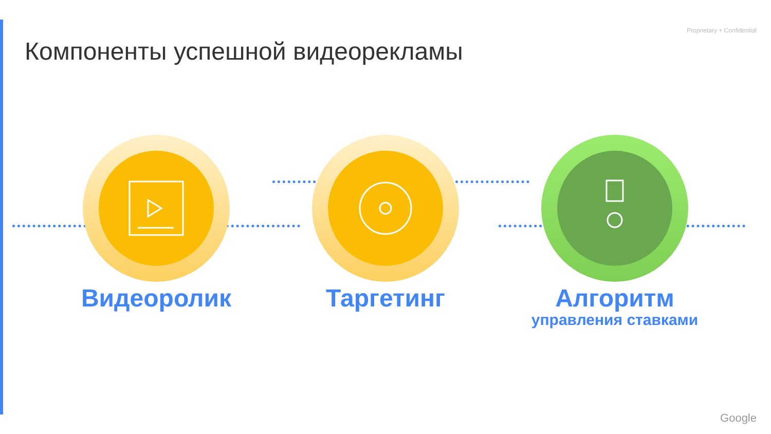Proprietary + Confidential
Компоненты успешной видеорекламы
Видеоролик Таргетинг
Алгоритм
управления ставками
Google